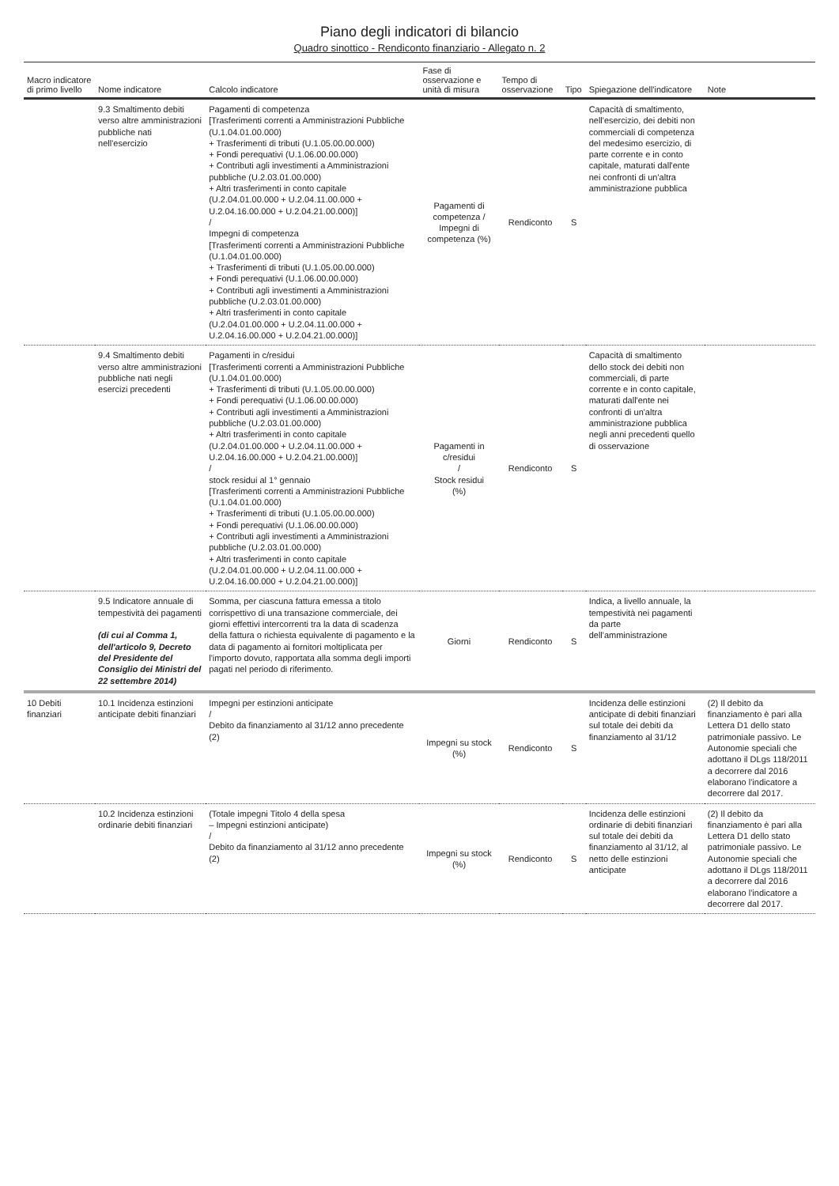Piano degli indicatori di bilancio
Quadro sinottico - Rendiconto finanziario - Allegato n. 2
| Macro indicatore di primo livello | Nome indicatore | Calcolo indicatore | Fase di osservazione e unità di misura | Tempo di osservazione | Tipo | Spiegazione dell'indicatore | Note |
| --- | --- | --- | --- | --- | --- | --- | --- |
| | 9.3 Smaltimento debiti verso altre amministrazioni pubbliche nati nell'esercizio | Pagamenti di competenza [Trasferimenti correnti a Amministrazioni Pubbliche (U.1.04.01.00.000) + Trasferimenti di tributi (U.1.05.00.00.000) + Fondi perequativi (U.1.06.00.00.000) + Contributi agli investimenti a Amministrazioni pubbliche (U.2.03.01.00.000) + Altri trasferimenti in conto capitale (U.2.04.01.00.000 + U.2.04.11.00.000 + U.2.04.16.00.000 + U.2.04.21.00.000)] / Impegni di competenza [Trasferimenti correnti a Amministrazioni Pubbliche (U.1.04.01.00.000) + Trasferimenti di tributi (U.1.05.00.00.000) + Fondi perequativi (U.1.06.00.00.000) + Contributi agli investimenti a Amministrazioni pubbliche (U.2.03.01.00.000) + Altri trasferimenti in conto capitale (U.2.04.01.00.000 + U.2.04.11.00.000 + U.2.04.16.00.000 + U.2.04.21.00.000)] | Pagamenti di competenza / Impegni di competenza (%) | Rendiconto | S | Capacità di smaltimento, nell'esercizio, dei debiti non commerciali di competenza del medesimo esercizio, di parte corrente e in conto capitale, maturati dall'ente nei confronti di un'altra amministrazione pubblica | |
| | 9.4 Smaltimento debiti verso altre amministrazioni pubbliche nati negli esercizi precedenti | Pagamenti in c/residui [Trasferimenti correnti a Amministrazioni Pubbliche (U.1.04.01.00.000) + Trasferimenti di tributi (U.1.05.00.00.000) + Fondi perequativi (U.1.06.00.00.000) + Contributi agli investimenti a Amministrazioni pubbliche (U.2.03.01.00.000) + Altri trasferimenti in conto capitale (U.2.04.01.00.000 + U.2.04.11.00.000 + U.2.04.16.00.000 + U.2.04.21.00.000)] / stock residui al 1° gennaio [Trasferimenti correnti a Amministrazioni Pubbliche (U.1.04.01.00.000) + Trasferimenti di tributi (U.1.05.00.00.000) + Fondi perequativi (U.1.06.00.00.000) + Contributi agli investimenti a Amministrazioni pubbliche (U.2.03.01.00.000) + Altri trasferimenti in conto capitale (U.2.04.01.00.000 + U.2.04.11.00.000 + U.2.04.16.00.000 + U.2.04.21.00.000)] | Pagamenti in c/residui / Stock residui (%) | Rendiconto | S | Capacità di smaltimento dello stock dei debiti non commerciali, di parte corrente e in conto capitale, maturati dall'ente nei confronti di un'altra amministrazione pubblica negli anni precedenti quello di osservazione | |
| | 9.5 Indicatore annuale di tempestività dei pagamenti (di cui al Comma 1, dell'articolo 9, Decreto del Presidente del Consiglio dei Ministri del 22 settembre 2014) | Somma, per ciascuna fattura emessa a titolo corrispettivo di una transazione commerciale, dei giorni effettivi intercorrenti tra la data di scadenza della fattura o richiesta equivalente di pagamento e la data di pagamento ai fornitori moltiplicata per l'importo dovuto, rapportata alla somma degli importi pagati nel periodo di riferimento. | Giorni | Rendiconto | S | Indica, a livello annuale, la tempestività nei pagamenti da parte dell'amministrazione | |
| 10 Debiti finanziari | 10.1 Incidenza estinzioni anticipate debiti finanziari | Impegni per estinzioni anticipate / Debito da finanziamento al 31/12 anno precedente (2) | Impegni su stock (%) | Rendiconto | S | Incidenza delle estinzioni anticipate di debiti finanziari sul totale dei debiti da finanziamento al 31/12 | (2) Il debito da finanziamento è pari alla Lettera D1 dello stato patrimoniale passivo. Le Autonomie speciali che adottano il DLgs 118/2011 a decorrere dal 2016 elaborano l'indicatore a decorrere dal 2017. |
| | 10.2 Incidenza estinzioni ordinarie debiti finanziari | (Totale impegni Titolo 4 della spesa – Impegni estinzioni anticipate) / Debito da finanziamento al 31/12 anno precedente (2) | Impegni su stock (%) | Rendiconto | S | Incidenza delle estinzioni ordinarie di debiti finanziari sul totale dei debiti da finanziamento al 31/12, al netto delle estinzioni anticipate | (2) Il debito da finanziamento è pari alla Lettera D1 dello stato patrimoniale passivo. Le Autonomie speciali che adottano il DLgs 118/2011 a decorrere dal 2016 elaborano l'indicatore a decorrere dal 2017. |